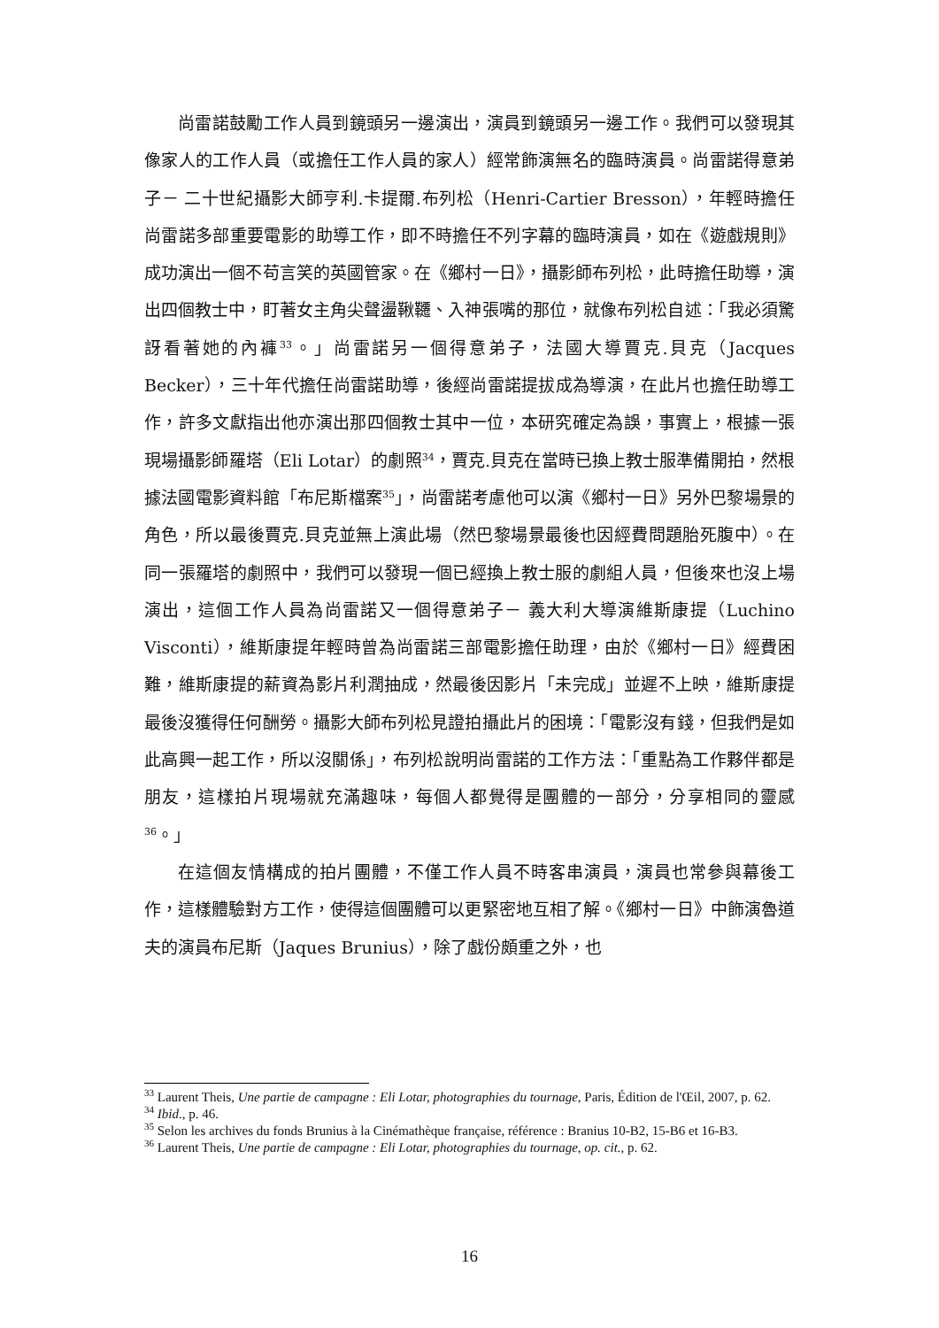尚雷諾鼓勵工作人員到鏡頭另一邊演出，演員到鏡頭另一邊工作。我們可以發現其像家人的工作人員（或擔任工作人員的家人）經常飾演無名的臨時演員。尚雷諾得意弟子－ 二十世紀攝影大師亨利.卡提爾.布列松（Henri-Cartier Bresson），年輕時擔任尚雷諾多部重要電影的助導工作，即不時擔任不列字幕的臨時演員，如在《遊戲規則》成功演出一個不苟言笑的英國管家。在《鄉村一日》，攝影師布列松，此時擔任助導，演出四個教士中，盯著女主角尖聲盪鞦韆、入神張嘴的那位，就像布列松自述：「我必須驚訝看著她的內褲<sup>33</sup>。」尚雷諾另一個得意弟子，法國大導賈克.貝克（Jacques Becker），三十年代擔任尚雷諾助導，後經尚雷諾提拔成為導演，在此片也擔任助導工作，許多文獻指出他亦演出那四個教士其中一位，本研究確定為誤，事實上，根據一張現場攝影師羅塔（Eli Lotar）的劇照<sup>34</sup>，賈克.貝克在當時已換上教士服準備開拍，然根據法國電影資料館「布尼斯檔案<sup>35</sup>」，尚雷諾考慮他可以演《鄉村一日》另外巴黎場景的角色，所以最後賈克.貝克並無上演此場（然巴黎場景最後也因經費問題胎死腹中）。在同一張羅塔的劇照中，我們可以發現一個已經換上教士服的劇組人員，但後來也沒上場演出，這個工作人員為尚雷諾又一個得意弟子－ 義大利大導演維斯康提（Luchino Visconti），維斯康提年輕時曾為尚雷諾三部電影擔任助理，由於《鄉村一日》經費困難，維斯康提的薪資為影片利潤抽成，然最後因影片「未完成」並遲不上映，維斯康提最後沒獲得任何酬勞。攝影大師布列松見證拍攝此片的困境：「電影沒有錢，但我們是如此高興一起工作，所以沒關係」，布列松說明尚雷諾的工作方法：「重點為工作夥伴都是朋友，這樣拍片現場就充滿趣味，每個人都覺得是團體的一部分，分享相同的靈感<sup>36</sup>。」
在這個友情構成的拍片團體，不僅工作人員不時客串演員，演員也常參與幕後工作，這樣體驗對方工作，使得這個團體可以更緊密地互相了解。《鄉村一日》中飾演魯道夫的演員布尼斯（Jaques Brunius），除了戲份頗重之外，也
<sup>33</sup> Laurent Theis, Une partie de campagne : Eli Lotar, photographies du tournage, Paris, Édition de l'Œil, 2007, p. 62.
<sup>34</sup> Ibid., p. 46.
<sup>35</sup> Selon les archives du fonds Brunius à la Cinémathèque française, référence : Branius 10-B2, 15-B6 et 16-B3.
<sup>36</sup> Laurent Theis, Une partie de campagne : Eli Lotar, photographies du tournage, op. cit., p. 62.
16